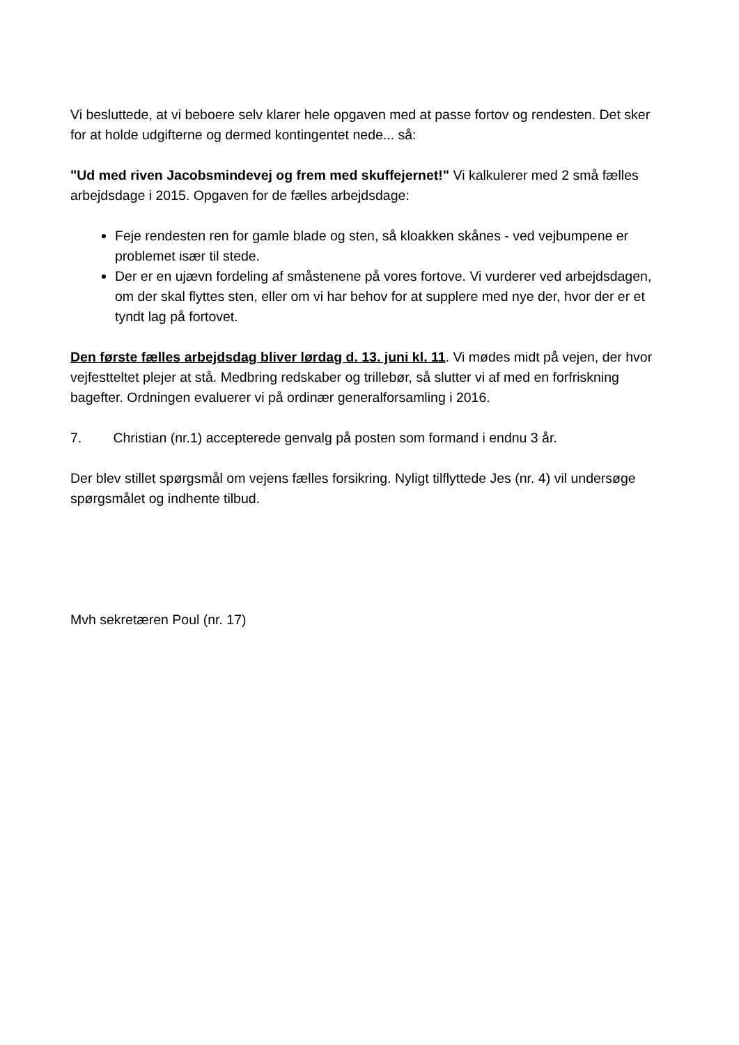Vi besluttede, at vi beboere selv klarer hele opgaven med at passe fortov og rendesten. Det sker for at holde udgifterne og dermed kontingentet nede... så:
"Ud med riven Jacobsmindevej og frem med skuffejernet!" Vi kalkulerer med 2 små fælles arbejdsdage i 2015. Opgaven for de fælles arbejdsdage:
Feje rendesten ren for gamle blade og sten, så kloakken skånes - ved vejbumpene er problemet især til stede.
Der er en ujævn fordeling af småstenene på vores fortove. Vi vurderer ved arbejdsdagen, om der skal flyttes sten, eller om vi har behov for at supplere med nye der, hvor der er et tyndt lag på fortovet.
Den første fælles arbejdsdag bliver lørdag d. 13. juni kl. 11. Vi mødes midt på vejen, der hvor vejfestteltet plejer at stå. Medbring redskaber og trillebør, så slutter vi af med en forfriskning bagefter. Ordningen evaluerer vi på ordinær generalforsamling i 2016.
7. Christian (nr.1) accepterede genvalg på posten som formand i endnu 3 år.
Der blev stillet spørgsmål om vejens fælles forsikring. Nyligt tilflyttede Jes (nr. 4) vil undersøge spørgsmålet og indhente tilbud.
Mvh sekretæren Poul (nr. 17)